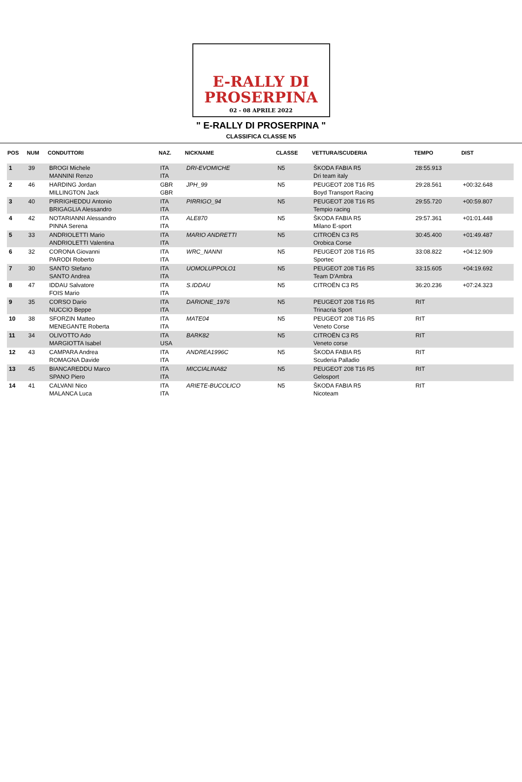E-RALLY DI
PROSERPINA
02 - 08 APRILE 2022
" E-RALLY DI PROSERPINA "
CLASSIFICA CLASSE N5
| POS | NUM | CONDUTTORI | NAZ. | NICKNAME | CLASSE | VETTURA/SCUDERIA | TEMPO | DIST |
| --- | --- | --- | --- | --- | --- | --- | --- | --- |
| 1 | 39 | BROGI Michele MANNINI Renzo | ITA ITA | DRI-EVOMICHE | N5 | ŠKODA FABIA R5 Dri team italy | 28:55.913 | |
| 2 | 46 | HARDING Jordan MILLINGTON Jack | GBR GBR | JPH_99 | N5 | PEUGEOT 208 T16 R5 Boyd Transport Racing | 29:28.561 | +00:32.648 |
| 3 | 40 | PIRRIGHEDDU Antonio BRIGAGLIA Alessandro | ITA ITA | PIRRIGO_94 | N5 | PEUGEOT 208 T16 R5 Tempio racing | 29:55.720 | +00:59.807 |
| 4 | 42 | NOTARIANNI Alessandro PINNA Serena | ITA ITA | ALE870 | N5 | ŠKODA FABIA R5 Milano E-sport | 29:57.361 | +01:01.448 |
| 5 | 33 | ANDRIOLETTI Mario ANDRIOLETTI Valentina | ITA ITA | MARIO ANDRETTI | N5 | CITROËN C3 R5 Orobica Corse | 30:45.400 | +01:49.487 |
| 6 | 32 | CORONA Giovanni PARODI Roberto | ITA ITA | WRC_NANNI | N5 | PEUGEOT 208 T16 R5 Sportec | 33:08.822 | +04:12.909 |
| 7 | 30 | SANTO Stefano SANTO Andrea | ITA ITA | UOMOLUPPOLO1 | N5 | PEUGEOT 208 T16 R5 Team D'Ambra | 33:15.605 | +04:19.692 |
| 8 | 47 | IDDAU Salvatore FOIS Mario | ITA ITA | S.IDDAU | N5 | CITROËN C3 R5 | 36:20.236 | +07:24.323 |
| 9 | 35 | CORSO Dario NUCCIO Beppe | ITA ITA | DARIONE_1976 | N5 | PEUGEOT 208 T16 R5 Trinacria Sport | RIT | |
| 10 | 38 | SFORZIN Matteo MENEGANTE Roberta | ITA ITA | MATE04 | N5 | PEUGEOT 208 T16 R5 Veneto Corse | RIT | |
| 11 | 34 | OLIVOTTO Ado MARGIOTTA Isabel | ITA USA | BARK82 | N5 | CITROËN C3 R5 Veneto corse | RIT | |
| 12 | 43 | CAMPARA Andrea ROMAGNA Davide | ITA ITA | ANDREA1996C | N5 | ŠKODA FABIA R5 Scuderia Palladio | RIT | |
| 13 | 45 | BIANCAREDDU Marco SPANO Piero | ITA ITA | MICCIALINA82 | N5 | PEUGEOT 208 T16 R5 Gelosport | RIT | |
| 14 | 41 | CALVANI Nico MALANCA Luca | ITA ITA | ARIETE-BUCOLICO | N5 | ŠKODA FABIA R5 Nicoteam | RIT | |